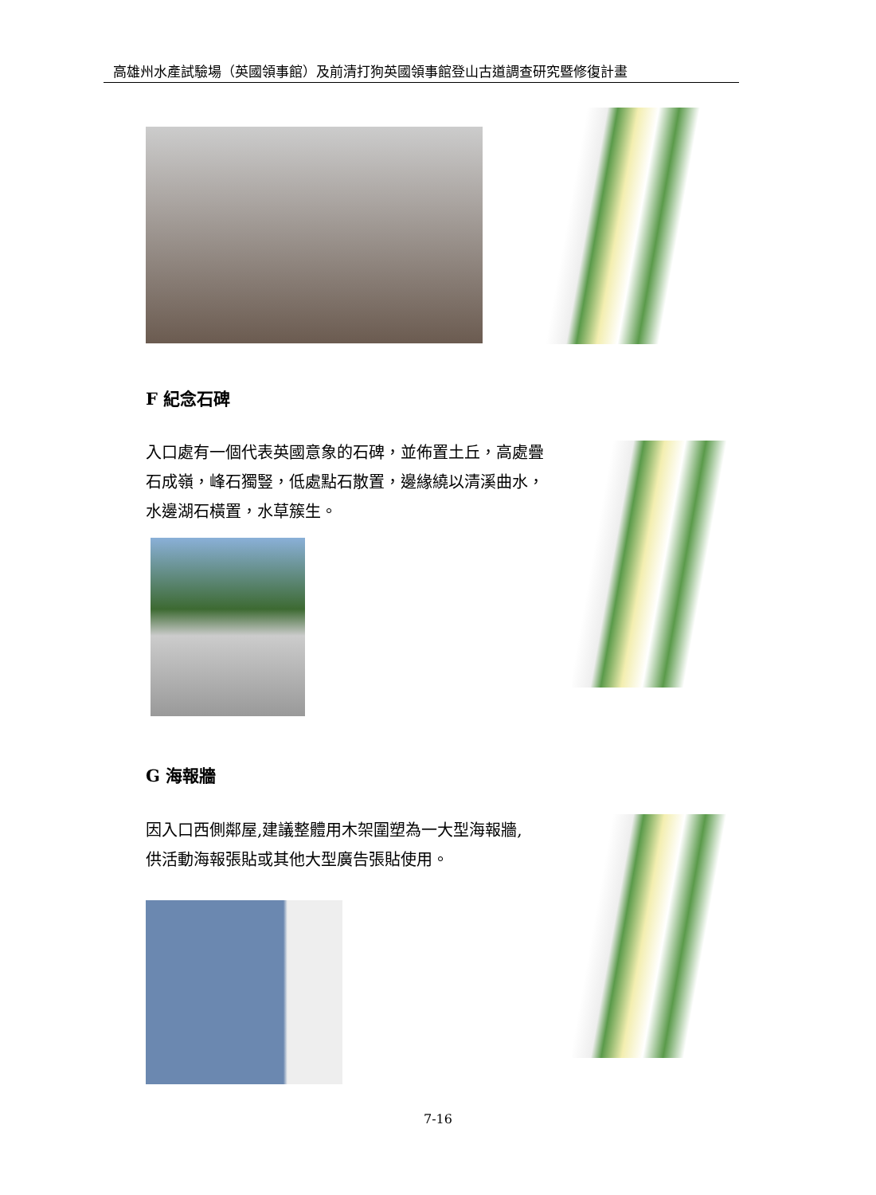高雄州水產試驗場（英國領事館）及前清打狗英國領事館登山古道調查研究暨修復計畫
F 紀念石碑
入口處有一個代表英國意象的石碑，並佈置土丘，高處疊石成嶺，峰石獨豎，低處點石散置，邊緣繞以清溪曲水，水邊湖石橫置，水草簇生。
G 海報牆
因入口西側鄰屋,建議整體用木架圍塑為一大型海報牆,供活動海報張貼或其他大型廣告張貼使用。
7-16